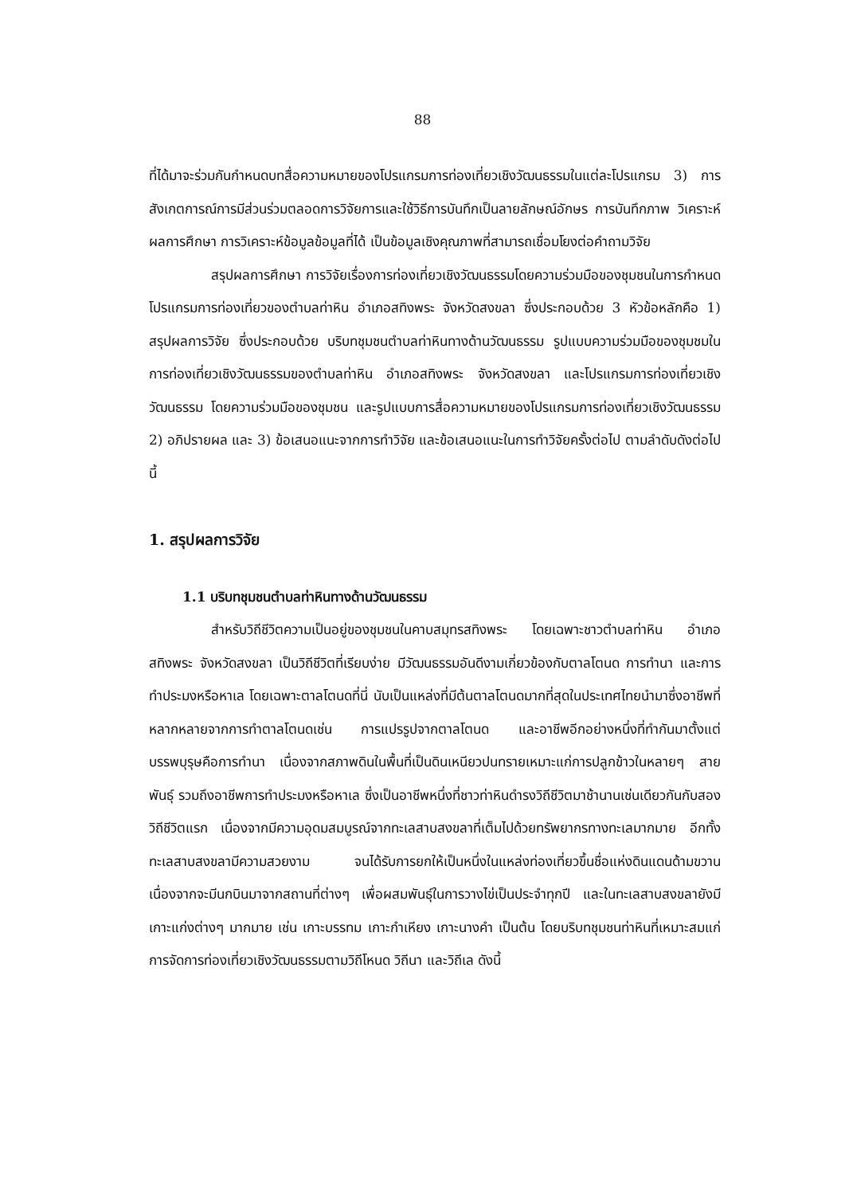88
ที่ได้มาจะร่วมกันกำหนดบทสื่อความหมายของโปรแกรมการท่องเที่ยวเชิงวัฒนธรรมในแต่ละโปรแกรม 3) การสังเกตการณ์การมีส่วนร่วมตลอดการวิจัยการและใช้วิธีการบันทึกเป็นลายลักษณ์อักษร การบันทึกภาพ วิเคราะห์ผลการศึกษา การวิเคราะห์ข้อมูลข้อมูลที่ได้ เป็นข้อมูลเชิงคุณภาพที่สามารถเชื่อมโยงต่อคำถามวิจัย
สรุปผลการศึกษา การวิจัยเรื่องการท่องเที่ยวเชิงวัฒนธรรมโดยความร่วมมือของชุมชนในการกำหนดโปรแกรมการท่องเที่ยวของตำบลท่าหิน อำเภอสทิงพระ จังหวัดสงขลา ซึ่งประกอบด้วย 3 หัวข้อหลักคือ 1) สรุปผลการวิจัย ซึ่งประกอบด้วย บริบทชุมชนตำบลท่าหินทางด้านวัฒนธรรม รูปแบบความร่วมมือของชุมชมในการท่องเที่ยวเชิงวัฒนธรรมของตำบลท่าหิน อำเภอสทิงพระ จังหวัดสงขลา และโปรแกรมการท่องเที่ยวเชิงวัฒนธรรม โดยความร่วมมือของชุมชน และรูปแบบการสื่อความหมายของโปรแกรมการท่องเที่ยวเชิงวัฒนธรรม 2) อภิปรายผล และ 3) ข้อเสนอแนะจากการทำวิจัย และข้อเสนอแนะในการทำวิจัยครั้งต่อไป ตามลำดับดังต่อไปนี้
1. สรุปผลการวิจัย
1.1 บริบทชุมชนตำบลท่าหินทางด้านวัฒนธรรม
สำหรับวิถีชีวิตความเป็นอยู่ของชุมชนในคาบสมุทรสทิงพระ โดยเฉพาะชาวตำบลท่าหิน อำเภอสทิงพระ จังหวัดสงขลา เป็นวิถีชีวิตที่เรียบง่าย มีวัฒนธรรมอันดีงามเกี่ยวข้องกับตาลโตนด การทำนา และการทำประมงหรือหาเล โดยเฉพาะตาลโตนดที่นี่ นับเป็นแหล่งที่มีต้นตาลโตนดมากที่สุดในประเทศไทยนำมาซึ่งอาชีพที่หลากหลายจากการทำตาลโตนดเช่น การแปรรูปจากตาลโตนด และอาชีพอีกอย่างหนึ่งที่ทำกันมาตั้งแต่บรรพบุรุษคือการทำนา เนื่องจากสภาพดินในพื้นที่เป็นดินเหนียวปนทรายเหมาะแก่การปลูกข้าวในหลายๆ สายพันธุ์ รวมถึงอาชีพการทำประมงหรือหาเล ซึ่งเป็นอาชีพหนึ่งที่ชาวท่าหินดำรงวิถีชีวิตมาช้านานเช่นเดียวกันกับสองวิถีชีวิตแรก เนื่องจากมีความอุดมสมบูรณ์จากทะเลสาบสงขลาที่เต็มไปด้วยทรัพยากรทางทะเลมากมาย อีกทั้งทะเลสาบสงขลามีความสวยงาม จนได้รับการยกให้เป็นหนึ่งในแหล่งท่องเที่ยวขึ้นชื่อแห่งดินแดนด้ามขวาน เนื่องจากจะมีนกบินมาจากสถานที่ต่างๆ เพื่อผสมพันธุ์ในการวางไข่เป็นประจำทุกปี และในทะเลสาบสงขลายังมีเกาะแก่งต่างๆ มากมาย เช่น เกาะบรรทม เกาะกำเหียง เกาะนางคำ เป็นต้น โดยบริบทชุมชนท่าหินที่เหมาะสมแก่การจัดการท่องเที่ยวเชิงวัฒนธรรมตามวิถีโหนด วิถีนา และวิถีเล ดังนี้